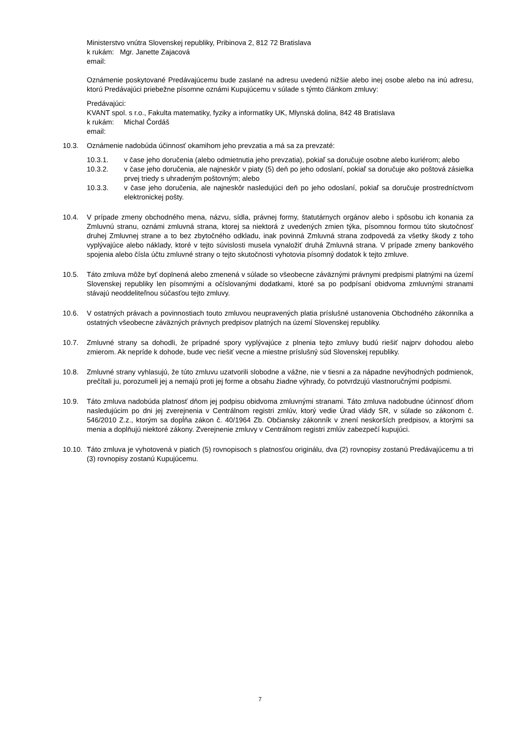Ministerstvo vnútra Slovenskej republiky, Pribinova 2, 812 72 Bratislava
k rukám: Mgr. Janette Zajacová
email:
Oznámenie poskytované Predávajúcemu bude zaslané na adresu uvedenú nižšie alebo inej osobe alebo na inú adresu, ktorú Predávajúci priebežne písomne oznámi Kupujúcemu v súlade s týmto článkom zmluvy:
Predávajúci:
KVANT spol. s r.o., Fakulta matematiky, fyziky a informatiky UK, Mlynská dolina, 842 48 Bratislava
k rukám: Michal Čordáš
email:
10.3. Oznámenie nadobúda účinnosť okamihom jeho prevzatia a má sa za prevzaté:
10.3.1. v čase jeho doručenia (alebo odmietnutia jeho prevzatia), pokiaľ sa doručuje osobne alebo kuriérom; alebo
10.3.2. v čase jeho doručenia, ale najneskôr v piaty (5) deň po jeho odoslaní, pokiaľ sa doručuje ako poštová zásielka prvej triedy s uhradeným poštovným; alebo
10.3.3. v čase jeho doručenia, ale najneskôr nasledujúci deň po jeho odoslaní, pokiaľ sa doručuje prostredníctvom elektronickej pošty.
10.4. V prípade zmeny obchodného mena, názvu, sídla, právnej formy, štatutárnych orgánov alebo i spôsobu ich konania za Zmluvnú stranu, oznámi zmluvná strana, ktorej sa niektorá z uvedených zmien týka, písomnou formou túto skutočnosť druhej Zmluvnej strane a to bez zbytočného odkladu, inak povinná Zmluvná strana zodpovedá za všetky škody z toho vyplývajúce alebo náklady, ktoré v tejto súvislosti musela vynaložiť druhá Zmluvná strana. V prípade zmeny bankového spojenia alebo čísla účtu zmluvné strany o tejto skutočnosti vyhotovia písomný dodatok k tejto zmluve.
10.5. Táto zmluva môže byť doplnená alebo zmenená v súlade so všeobecne záväznými právnymi predpismi platnými na území Slovenskej republiky len písomnými a očíslovanými dodatkami, ktoré sa po podpísaní obidvoma zmluvnými stranami stávajú neoddeliteľnou súčasťou tejto zmluvy.
10.6. V ostatných právach a povinnostiach touto zmluvou neupravených platia príslušné ustanovenia Obchodného zákonníka a ostatných všeobecne záväzných právnych predpisov platných na území Slovenskej republiky.
10.7. Zmluvné strany sa dohodli, že prípadné spory vyplývajúce z plnenia tejto zmluvy budú riešiť najprv dohodou alebo zmierom. Ak nepríde k dohode, bude vec riešiť vecne a miestne príslušný súd Slovenskej republiky.
10.8. Zmluvné strany vyhlasujú, že túto zmluvu uzatvorili slobodne a vážne, nie v tiesni a za nápadne nevýhodných podmienok, prečítali ju, porozumeli jej a nemajú proti jej forme a obsahu žiadne výhrady, čo potvrdzujú vlastnoručnými podpismi.
10.9. Táto zmluva nadobúda platnosť dňom jej podpisu obidvoma zmluvnými stranami. Táto zmluva nadobudne účinnosť dňom nasledujúcim po dni jej zverejnenia v Centrálnom registri zmlúv, ktorý vedie Úrad vlády SR, v súlade so zákonom č. 546/2010 Z.z., ktorým sa dopĺňa zákon č. 40/1964 Zb. Občiansky zákonník v znení neskorších predpisov, a ktorými sa menia a doplňujú niektoré zákony. Zverejnenie zmluvy v Centrálnom registri zmlúv zabezpečí kupujúci.
10.10. Táto zmluva je vyhotovená v piatich (5) rovnopisoch s platnosťou originálu, dva (2) rovnopisy zostanú Predávajúcemu a tri (3) rovnopisy zostanú Kupujúcemu.
7